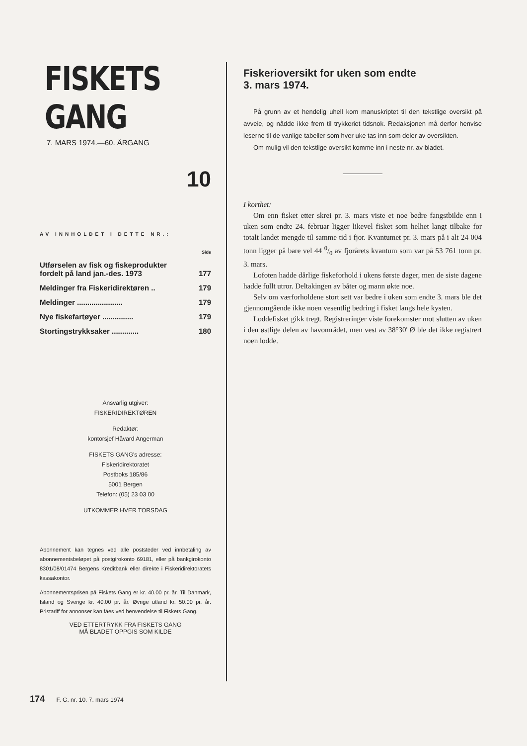FISKETS GANG
7. MARS 1974.—60. ÅRGANG
10
AV INNHOLDET I DETTE NR.:
| | Side |
| Utførselen av fisk og fiskeprodukter fordelt på land jan.-des. 1973 | 177 |
| Meldinger fra Fiskeridirektøren .. | 179 |
| Meldinger ...................... | 179 |
| Nye fiskefartøyer ............... | 179 |
| Stortingstrykksaker ............. | 180 |
Ansvarlig utgiver:
FISKERIDIREKTØREN
Redaktør:
kontorsjef Håvard Angerman
FISKETS GANG's adresse:
Fiskeridirektoratet
Postboks 185/86
5001 Bergen
Telefon: (05) 23 03 00
UTKOMMER HVER TORSDAG
Abonnement kan tegnes ved alle poststeder ved innbetaling av abonnementsbeløpet på postgirokonto 69181, eller på bankgirokonto 8301/08/01474 Bergens Kreditbank eller direkte i Fiskeridirektoratets kassakontor.
Abonnementsprisen på Fiskets Gang er kr. 40.00 pr. år. Til Danmark, Island og Sverige kr. 40.00 pr. år. Øvrige utland kr. 50.00 pr. år. Pristariff for annonser kan fåes ved henvendelse til Fiskets Gang.
VED ETTERTRYKK FRA FISKETS GANG
MÅ BLADET OPPGIS SOM KILDE
Fiskerioversikt for uken som endte
3. mars 1974.
På grunn av et hendelig uhell kom manuskriptet til den tekstlige oversikt på avveie, og nådde ikke frem til trykkeriet tidsnok. Redaksjonen må derfor henvise leserne til de vanlige tabeller som hver uke tas inn som deler av oversikten.
Om mulig vil den tekstlige oversikt komme inn i neste nr. av bladet.
I korthet:
Om enn fisket etter skrei pr. 3. mars viste et noe bedre fangstbilde enn i uken som endte 24. februar ligger likevel fisket som helhet langt tilbake for totalt landet mengde til samme tid i fjor. Kvantumet pr. 3. mars på i alt 24 004 tonn ligger på bare vel 44 0/0 av fjorårets kvantum som var på 53 761 tonn pr. 3. mars.
Lofoten hadde dårlige fiskeforhold i ukens første dager, men de siste dagene hadde fullt utror. Deltakingen av båter og mann økte noe.
Selv om værforholdene stort sett var bedre i uken som endte 3. mars ble det gjennomgående ikke noen vesentlig bedring i fisket langs hele kysten.
Loddefisket gikk tregt. Registreringer viste forekomster mot slutten av uken i den østlige delen av havområdet, men vest av 38°30' Ø ble det ikke registrert noen lodde.
174 F. G. nr. 10. 7. mars 1974